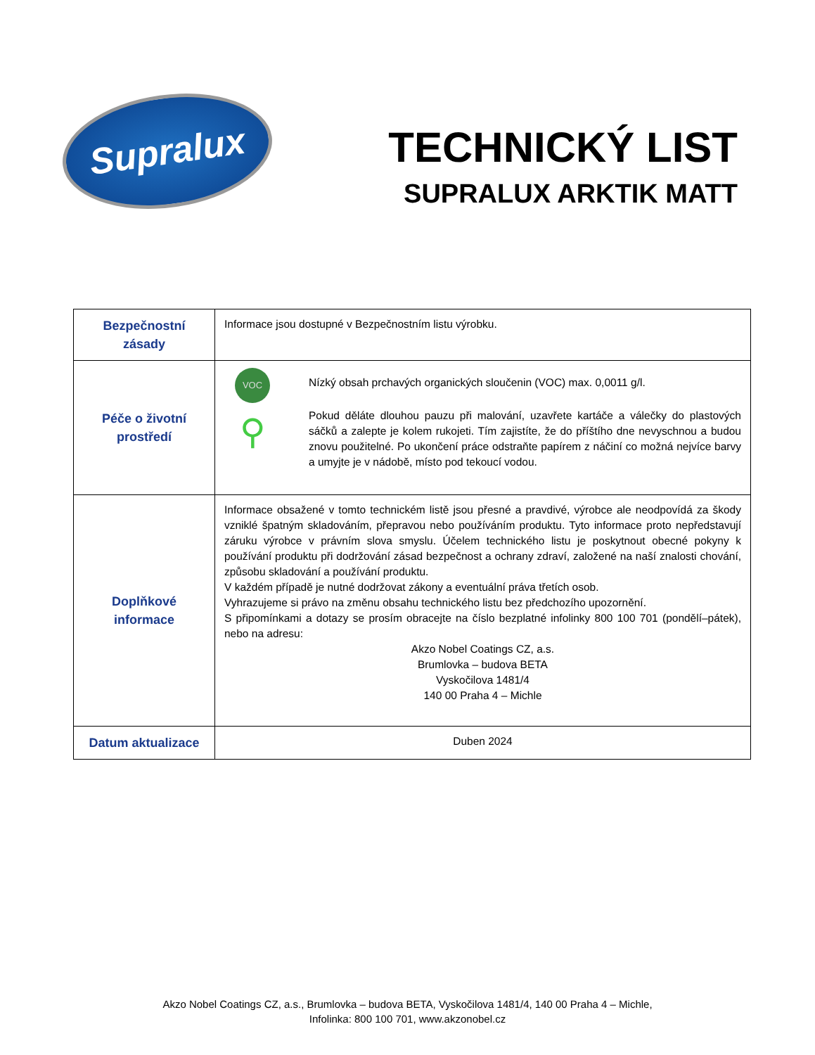Supralux
TECHNICKÝ LIST
SUPRALUX ARKTIK MATT
| Bezpečnostní zásady | Informace jsou dostupné v Bezpečnostním listu výrobku. |
| Péče o životní prostředí | VOC ⚲ Nízký obsah prchavých organických sloučenin (VOC) max. 0,0011 g/l. Pokud děláte dlouhou pauzu při malování, uzavřete kartáče a válečky do plastových sáčků a zalepte je kolem rukojeti. Tím zajistíte, že do příštího dne nevyschnou a budou znovu použitelné. Po ukončení práce odstraňte papírem z náčiní co možná nejvíce barvy a umyjte je v nádobě, místo pod tekoucí vodou. |
| Doplňkové informace | Informace obsažené v tomto technickém listě jsou přesné a pravdivé, výrobce ale neodpovídá za škody vzniklé špatným skladováním, přepravou nebo používáním produktu. Tyto informace proto nepředstavují záruku výrobce v právním slova smyslu. Účelem technického listu je poskytnout obecné pokyny k používání produktu při dodržování zásad bezpečnost a ochrany zdraví, založené na naší znalosti chování, způsobu skladování a používání produktu. V každém případě je nutné dodržovat zákony a eventuální práva třetích osob. Vyhrazujeme si právo na změnu obsahu technického listu bez předchozího upozornění. S připomínkami a dotazy se prosím obracejte na číslo bezplatné infolinky 800 100 701 (pondělí–pátek), nebo na adresu: Akzo Nobel Coatings CZ, a.s. Brumlovka – budova BETA Vyskočilova 1481/4 140 00 Praha 4 – Michle |
| Datum aktualizace | Duben 2024 |
Akzo Nobel Coatings CZ, a.s., Brumlovka – budova BETA, Vyskočilova 1481/4, 140 00 Praha 4 – Michle,
Infolinka: 800 100 701, www.akzonobel.cz